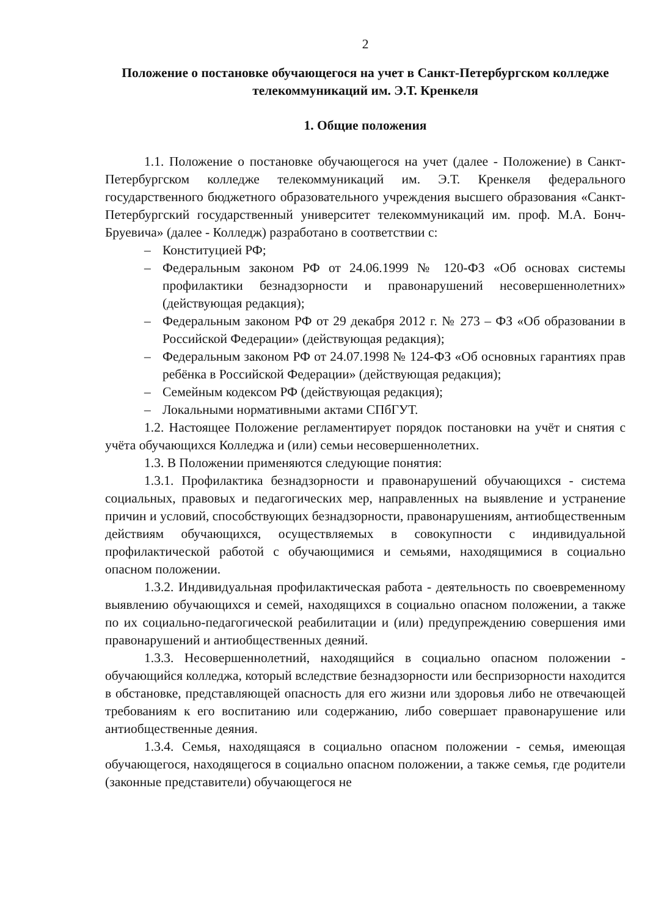2
Положение о постановке обучающегося на учет в Санкт-Петербургском колледже телекоммуникаций им. Э.Т. Кренкеля
1. Общие положения
1.1. Положение о постановке обучающегося на учет (далее - Положение) в Санкт-Петербургском колледже телекоммуникаций им. Э.Т. Кренкеля федерального государственного бюджетного образовательного учреждения высшего образования «Санкт-Петербургский государственный университет телекоммуникаций им. проф. М.А. Бонч-Бруевича» (далее - Колледж) разработано в соответствии с:
– Конституцией РФ;
– Федеральным законом РФ от 24.06.1999 № 120-ФЗ «Об основах системы профилактики безнадзорности и правонарушений несовершеннолетних» (действующая редакция);
– Федеральным законом РФ от 29 декабря 2012 г. № 273 – ФЗ «Об образовании в Российской Федерации» (действующая редакция);
– Федеральным законом РФ от 24.07.1998 № 124-ФЗ «Об основных гарантиях прав ребёнка в Российской Федерации» (действующая редакция);
– Семейным кодексом РФ (действующая редакция);
– Локальными нормативными актами СПбГУТ.
1.2. Настоящее Положение регламентирует порядок постановки на учёт и снятия с учёта обучающихся Колледжа и (или) семьи несовершеннолетних.
1.3. В Положении применяются следующие понятия:
1.3.1. Профилактика безнадзорности и правонарушений обучающихся - система социальных, правовых и педагогических мер, направленных на выявление и устранение причин и условий, способствующих безнадзорности, правонарушениям, антиобщественным действиям обучающихся, осуществляемых в совокупности с индивидуальной профилактической работой с обучающимися и семьями, находящимися в социально опасном положении.
1.3.2. Индивидуальная профилактическая работа - деятельность по своевременному выявлению обучающихся и семей, находящихся в социально опасном положении, а также по их социально-педагогической реабилитации и (или) предупреждению совершения ими правонарушений и антиобщественных деяний.
1.3.3. Несовершеннолетний, находящийся в социально опасном положении - обучающийся колледжа, который вследствие безнадзорности или беспризорности находится в обстановке, представляющей опасность для его жизни или здоровья либо не отвечающей требованиям к его воспитанию или содержанию, либо совершает правонарушение или антиобщественные деяния.
1.3.4. Семья, находящаяся в социально опасном положении - семья, имеющая обучающегося, находящегося в социально опасном положении, а также семья, где родители (законные представители) обучающегося не